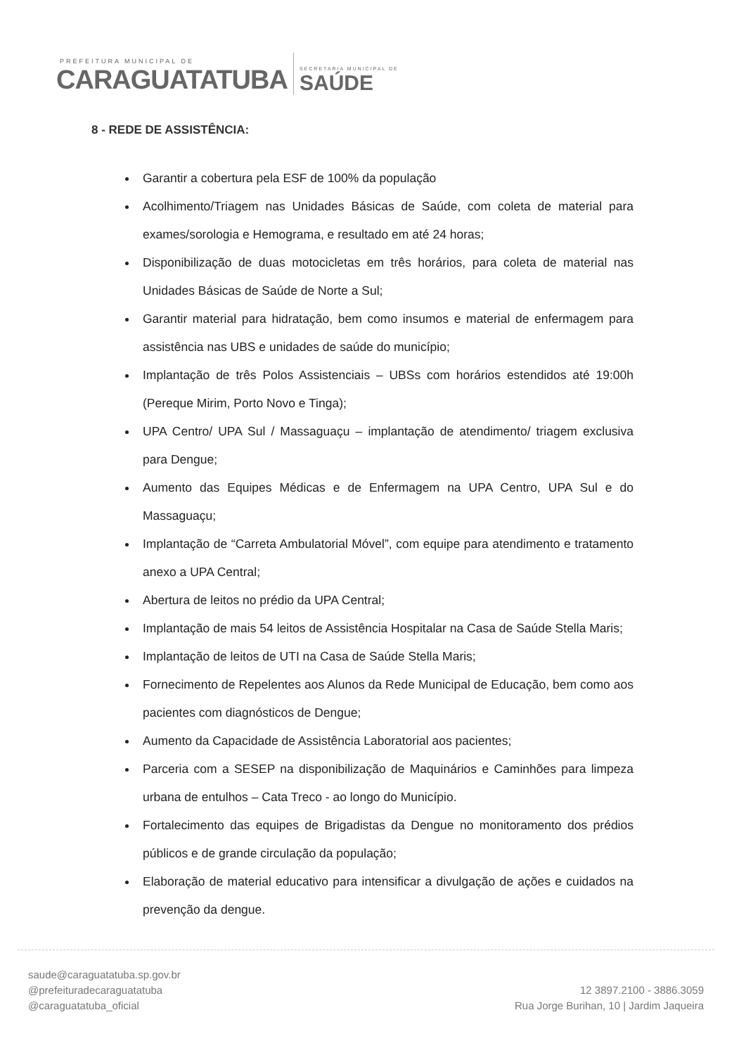PREFEITURA MUNICIPAL DE
CARAGUATATUBA
SECRETARIA MUNICIPAL DE
SAÚDE
8 - REDE DE ASSISTÊNCIA:
Garantir a cobertura pela ESF de 100% da população
Acolhimento/Triagem nas Unidades Básicas de Saúde, com coleta de material para exames/sorologia e Hemograma, e resultado em até 24 horas;
Disponibilização de duas motocicletas em três horários, para coleta de material nas Unidades Básicas de Saúde de Norte a Sul;
Garantir material para hidratação, bem como insumos e material de enfermagem para assistência nas UBS e unidades de saúde do município;
Implantação de três Polos Assistenciais – UBSs com horários estendidos até 19:00h (Pereque Mirim, Porto Novo e Tinga);
UPA Centro/ UPA Sul / Massaguaçu – implantação de atendimento/ triagem exclusiva para Dengue;
Aumento das Equipes Médicas e de Enfermagem na UPA Centro, UPA Sul e do Massaguaçu;
Implantação de “Carreta Ambulatorial Móvel”, com equipe para atendimento e tratamento anexo a UPA Central;
Abertura de leitos no prédio da UPA Central;
Implantação de mais 54 leitos de Assistência Hospitalar na Casa de Saúde Stella Maris;
Implantação de leitos de UTI na Casa de Saúde Stella Maris;
Fornecimento de Repelentes aos Alunos da Rede Municipal de Educação, bem como aos pacientes com diagnósticos de Dengue;
Aumento da Capacidade de Assistência Laboratorial aos pacientes;
Parceria com a SESEP na disponibilização de Maquinários e Caminhões para limpeza urbana de entulhos – Cata Treco - ao longo do Município.
Fortalecimento das equipes de Brigadistas da Dengue no monitoramento dos prédios públicos e de grande circulação da população;
Elaboração de material educativo para intensificar a divulgação de ações e cuidados na prevenção da dengue.
saude@caraguatatuba.sp.gov.br
@prefeituradecaraguatatuba
@caraguatatuba_oficial
12 3897.2100 - 3886.3059
Rua Jorge Burihan, 10 | Jardim Jaqueira